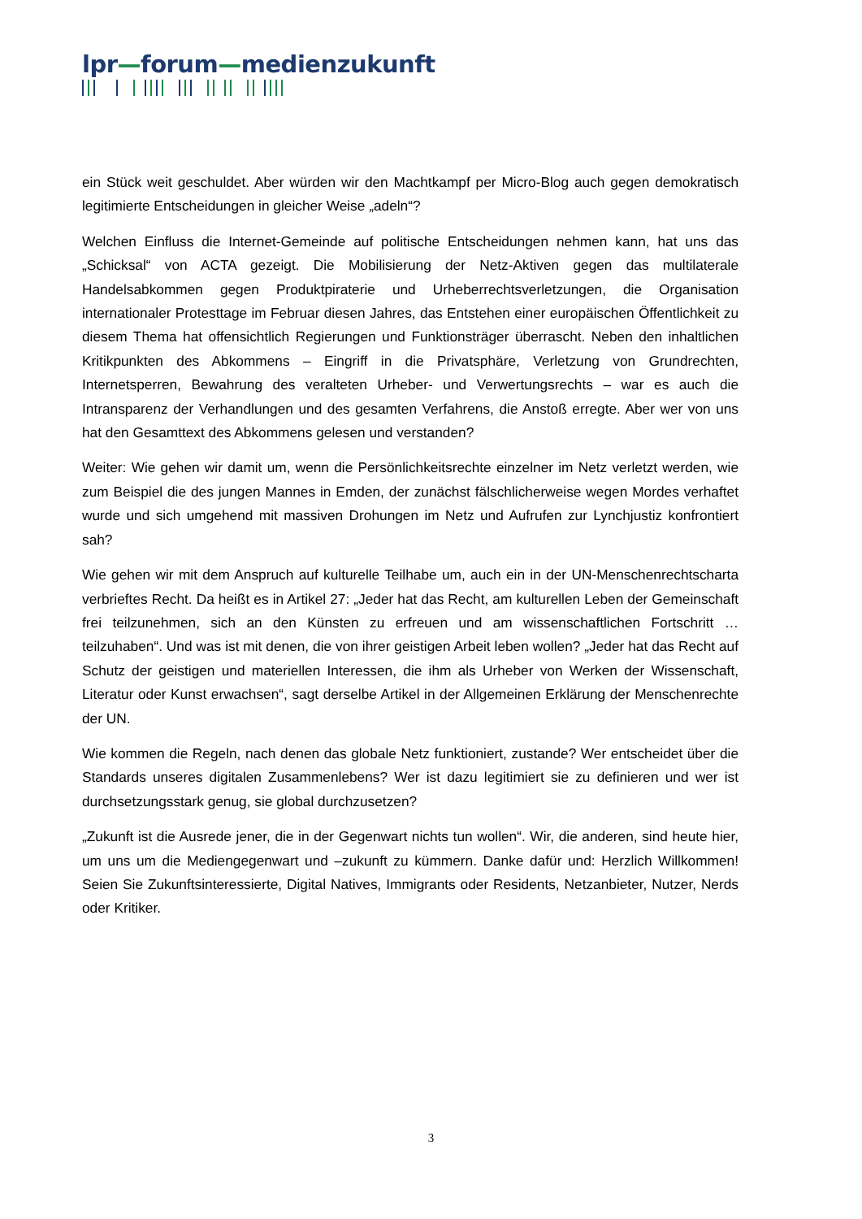lpr—forum—medienzukunft
ein Stück weit geschuldet. Aber würden wir den Machtkampf per Micro-Blog auch gegen demokratisch legitimierte Entscheidungen in gleicher Weise „adeln“?
Welchen Einfluss die Internet-Gemeinde auf politische Entscheidungen nehmen kann, hat uns das „Schicksal“ von ACTA gezeigt. Die Mobilisierung der Netz-Aktiven gegen das multilaterale Handelsabkommen gegen Produktpiraterie und Urheberrechtsverletzungen, die Organisation internationaler Protesttage im Februar diesen Jahres, das Entstehen einer europäischen Öffentlichkeit zu diesem Thema hat offensichtlich Regierungen und Funktionsträger überrascht. Neben den inhaltlichen Kritikpunkten des Abkommens – Eingriff in die Privatsphäre, Verletzung von Grundrechten, Internetsperren, Bewahrung des veralteten Urheber- und Verwertungsrechts – war es auch die Intransparenz der Verhandlungen und des gesamten Verfahrens, die Anstoß erregte. Aber wer von uns hat den Gesamttext des Abkommens gelesen und verstanden?
Weiter: Wie gehen wir damit um, wenn die Persönlichkeitsrechte einzelner im Netz verletzt werden, wie zum Beispiel die des jungen Mannes in Emden, der zunächst fälschlicherweise wegen Mordes verhaftet wurde und sich umgehend mit massiven Drohungen im Netz und Aufrufen zur Lynchjustiz konfrontiert sah?
Wie gehen wir mit dem Anspruch auf kulturelle Teilhabe um, auch ein in der UN-Menschenrechtscharta verbrieftes Recht. Da heißt es in Artikel 27: „Jeder hat das Recht, am kulturellen Leben der Gemeinschaft frei teilzunehmen, sich an den Künsten zu erfreuen und am wissenschaftlichen Fortschritt … teilzuhaben“. Und was ist mit denen, die von ihrer geistigen Arbeit leben wollen? „Jeder hat das Recht auf Schutz der geistigen und materiellen Interessen, die ihm als Urheber von Werken der Wissenschaft, Literatur oder Kunst erwachsen“, sagt derselbe Artikel in der Allgemeinen Erklärung der Menschenrechte der UN.
Wie kommen die Regeln, nach denen das globale Netz funktioniert, zustande? Wer entscheidet über die Standards unseres digitalen Zusammenlebens? Wer ist dazu legitimiert sie zu definieren und wer ist durchsetzungsstark genug, sie global durchzusetzen?
„Zukunft ist die Ausrede jener, die in der Gegenwart nichts tun wollen“. Wir, die anderen, sind heute hier, um uns um die Mediengegenwart und –zukunft zu kümmern. Danke dafür und: Herzlich Willkommen! Seien Sie Zukunftsinteressierte, Digital Natives, Immigrants oder Residents, Netzanbieter, Nutzer, Nerds oder Kritiker.
3